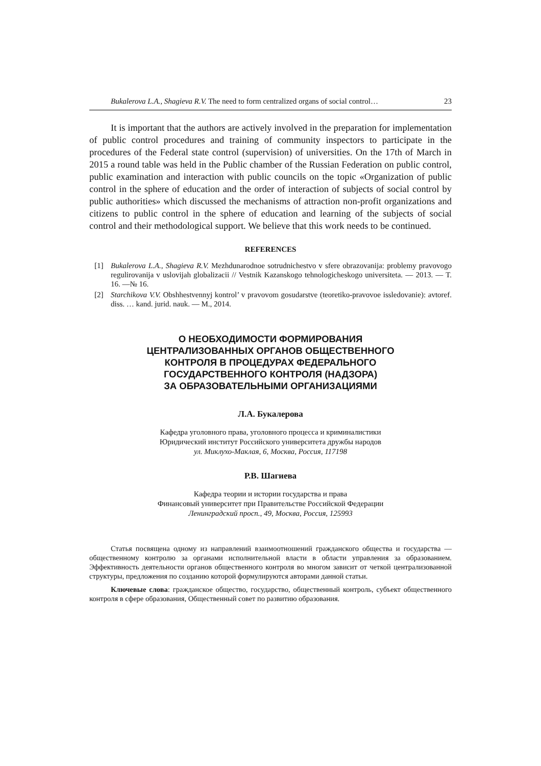Bukalerova L.A., Shagieva R.V. The need to form centralized organs of social control… 23
It is important that the authors are actively involved in the preparation for implementation of public control procedures and training of community inspectors to participate in the procedures of the Federal state control (supervision) of universities. On the 17th of March in 2015 a round table was held in the Public chamber of the Russian Federation on public control, public examination and interaction with public councils on the topic «Organization of public control in the sphere of education and the order of interaction of subjects of social control by public authorities» which discussed the mechanisms of attraction non-profit organizations and citizens to public control in the sphere of education and learning of the subjects of social control and their methodological support. We believe that this work needs to be continued.
REFERENCES
[1] Bukalerova L.A., Shagieva R.V. Mezhdunarodnoe sotrudnichestvo v sfere obrazovanija: problemy pravovogo regulirovanija v uslovijah globalizacii // Vestnik Kazanskogo tehnologicheskogo universiteta. — 2013. — T. 16. —№ 16.
[2] Starchikova V.V. Obshhestvennyj kontrol’ v pravovom gosudarstve (teoretiko-pravovoe issledovanie): avtoref. diss. … kand. jurid. nauk. — M., 2014.
О НЕОБХОДИМОСТИ ФОРМИРОВАНИЯ
ЦЕНТРАЛИЗОВАННЫХ ОРГАНОВ ОБЩЕСТВЕННОГО
КОНТРОЛЯ В ПРОЦЕДУРАХ ФЕДЕРАЛЬНОГО
ГОСУДАРСТВЕННОГО КОНТРОЛЯ (НАДЗОРА)
ЗА ОБРАЗОВАТЕЛЬНЫМИ ОРГАНИЗАЦИЯМИ
Л.А. Букалерова
Кафедра уголовного права, уголовного процесса и криминалистики
Юридический институт Российского университета дружбы народов
ул. Миклухо-Маклая, 6, Москва, Россия, 117198
Р.В. Шагиева
Кафедра теории и истории государства и права
Финансовый университет при Правительстве Российской Федерации
Ленинградский просп., 49, Москва, Россия, 125993
Статья посвящена одному из направлений взаимоотношений гражданского общества и государства — общественному контролю за органами исполнительной власти в области управления за образованием. Эффективность деятельности органов общественного контроля во многом зависит от четкой централизованной структуры, предложения по созданию которой формулируются авторами данной статьи.
Ключевые слова: гражданское общество, государство, общественный контроль, субъект общественного контроля в сфере образования, Общественный совет по развитию образования.